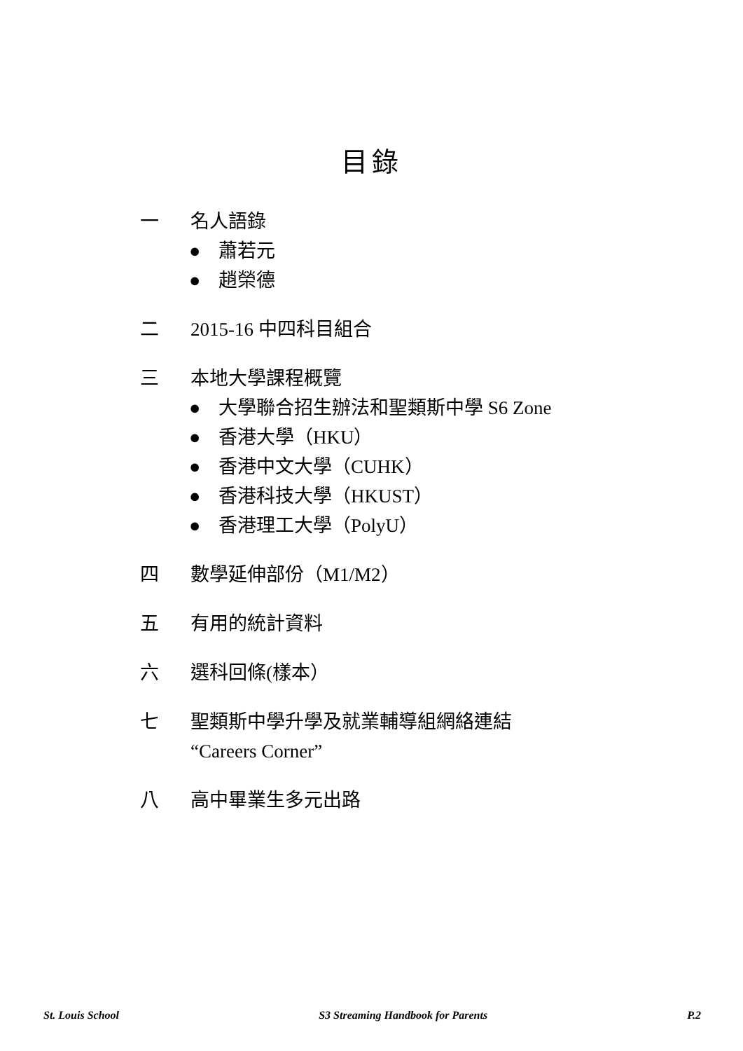目錄
一 名人語錄
● 蕭若元
● 趙榮德
二 2015-16 中四科目組合
三 本地大學課程概覽
● 大學聯合招生辦法和聖類斯中學 S6 Zone
● 香港大學（HKU）
● 香港中文大學（CUHK）
● 香港科技大學（HKUST）
● 香港理工大學（PolyU）
四 數學延伸部份（M1/M2）
五 有用的統計資料
六 選科回條(樣本）
七 聖類斯中學升學及就業輔導組網絡連結
“Careers Corner”
八 高中畢業生多元出路
St. Louis School S3 Streaming Handbook for Parents P.2